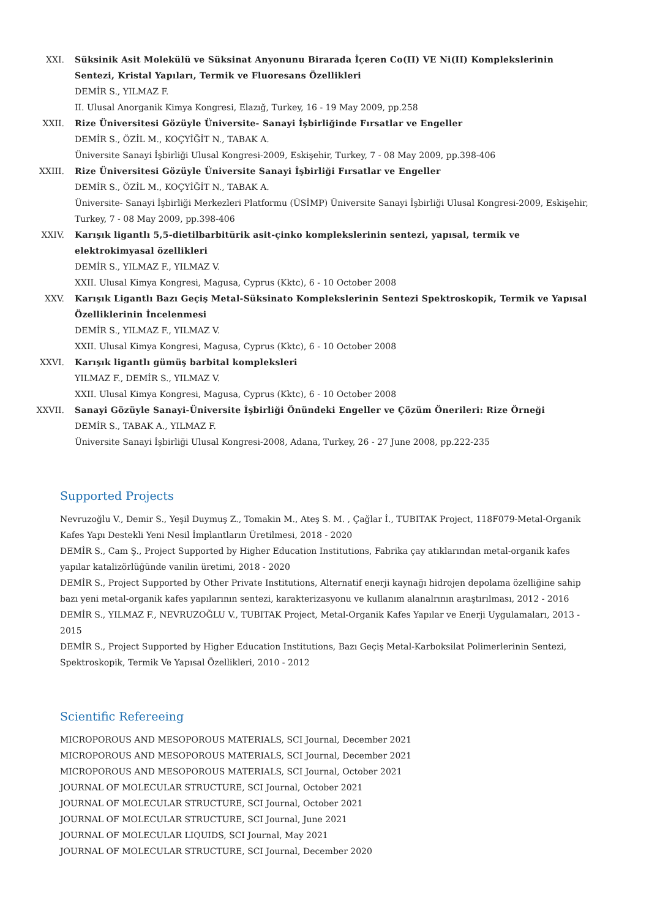XXI. Süksinik Asit Molekülü ve Süksinat Anyonunu Birarada İçeren Co(II) VE Ni(II) Komplekslerinin Sentezi, Kristal Yapıları, Termik ve Fluoresans Özellikleri
DEMİR S., YILMAZ F.
II. Ulusal Anorganik Kimya Kongresi, Elazığ, Turkey, 16 - 19 May 2009, pp.258
XXII. Rize Üniversitesi Gözüyle Üniversite- Sanayi İşbirliğinde Fırsatlar ve Engeller
DEMİR S., ÖZİL M., KOÇYİĞİT N., TABAK A.
Üniversite Sanayi İşbirliği Ulusal Kongresi-2009, Eskişehir, Turkey, 7 - 08 May 2009, pp.398-406
XXIII. Rize Üniversitesi Gözüyle Üniversite Sanayi İşbirliği Fırsatlar ve Engeller
DEMİR S., ÖZİL M., KOÇYİĞİT N., TABAK A.
Üniversite- Sanayi İşbirliği Merkezleri Platformu (ÜSİMP) Üniversite Sanayi İşbirliği Ulusal Kongresi-2009, Eskişehir, Turkey, 7 - 08 May 2009, pp.398-406
XXIV. Karışık ligantlı 5,5-dietilbarbitürik asit-çinko komplekslerinin sentezi, yapısal, termik ve elektrokimyasal özellikleri
DEMİR S., YILMAZ F., YILMAZ V.
XXII. Ulusal Kimya Kongresi, Magusa, Cyprus (Kktc), 6 - 10 October 2008
XXV. Karışık Ligantlı Bazı Geçiş Metal-Süksinato Komplekslerinin Sentezi Spektroskopik, Termik ve Yapısal Özelliklerinin İncelenmesi
DEMİR S., YILMAZ F., YILMAZ V.
XXII. Ulusal Kimya Kongresi, Magusa, Cyprus (Kktc), 6 - 10 October 2008
XXVI. Karışık ligantlı gümüş barbital kompleksleri
YILMAZ F., DEMİR S., YILMAZ V.
XXII. Ulusal Kimya Kongresi, Magusa, Cyprus (Kktc), 6 - 10 October 2008
XXVII. Sanayi Gözüyle Sanayi-Üniversite İşbirliği Önündeki Engeller ve Çözüm Önerileri: Rize Örneği
DEMİR S., TABAK A., YILMAZ F.
Üniversite Sanayi İşbirliği Ulusal Kongresi-2008, Adana, Turkey, 26 - 27 June 2008, pp.222-235
Supported Projects
Nevruzoğlu V., Demir S., Yeşil Duymuş Z., Tomakin M., Ateş S. M. , Çağlar İ., TUBITAK Project, 118F079-Metal-Organik Kafes Yapı Destekli Yeni Nesil İmplantların Üretilmesi, 2018 - 2020
DEMİR S., Cam Ş., Project Supported by Higher Education Institutions, Fabrika çay atıklarından metal-organik kafes yapılar katalizörlüğünde vanilin üretimi, 2018 - 2020
DEMİR S., Project Supported by Other Private Institutions, Alternatif enerji kaynağı hidrojen depolama özelliğine sahip bazı yeni metal-organik kafes yapılarının sentezi, karakterizasyonu ve kullanım alanalrının araştırılması, 2012 - 2016
DEMİR S., YILMAZ F., NEVRUZOĞLU V., TUBITAK Project, Metal-Organik Kafes Yapılar ve Enerji Uygulamaları, 2013 - 2015
DEMİR S., Project Supported by Higher Education Institutions, Bazı Geçiş Metal-Karboksilat Polimerlerinin Sentezi, Spektroskopik, Termik Ve Yapısal Özellikleri, 2010 - 2012
Scientific Refereeing
MICROPOROUS AND MESOPOROUS MATERIALS, SCI Journal, December 2021
MICROPOROUS AND MESOPOROUS MATERIALS, SCI Journal, December 2021
MICROPOROUS AND MESOPOROUS MATERIALS, SCI Journal, October 2021
JOURNAL OF MOLECULAR STRUCTURE, SCI Journal, October 2021
JOURNAL OF MOLECULAR STRUCTURE, SCI Journal, October 2021
JOURNAL OF MOLECULAR STRUCTURE, SCI Journal, June 2021
JOURNAL OF MOLECULAR LIQUIDS, SCI Journal, May 2021
JOURNAL OF MOLECULAR STRUCTURE, SCI Journal, December 2020